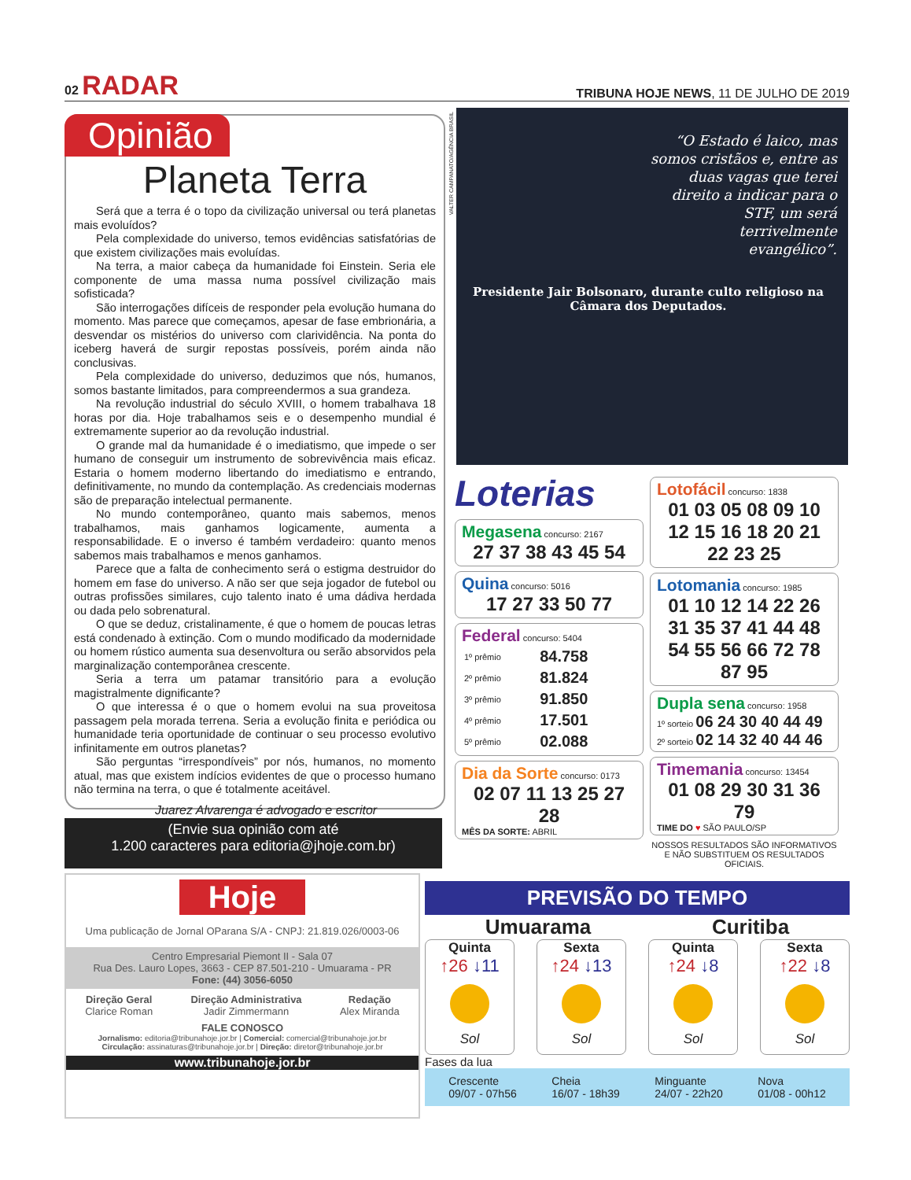02 RADAR TRIBUNA HOJE NEWS, 11 DE JULHO DE 2019
Opinião
Planeta Terra
Será que a terra é o topo da civilização universal ou terá planetas mais evoluídos?
Pela complexidade do universo, temos evidências satisfatórias de que existem civilizações mais evoluídas.
Na terra, a maior cabeça da humanidade foi Einstein. Seria ele componente de uma massa numa possível civilização mais sofisticada?
São interrogações difíceis de responder pela evolução humana do momento. Mas parece que começamos, apesar de fase embrionária, a desvendar os mistérios do universo com clarividência. Na ponta do iceberg haverá de surgir repostas possíveis, porém ainda não conclusivas.
Pela complexidade do universo, deduzimos que nós, humanos, somos bastante limitados, para compreendermos a sua grandeza.
Na revolução industrial do século XVIII, o homem trabalhava 18 horas por dia. Hoje trabalhamos seis e o desempenho mundial é extremamente superior ao da revolução industrial.
O grande mal da humanidade é o imediatismo, que impede o ser humano de conseguir um instrumento de sobrevivência mais eficaz. Estaria o homem moderno libertando do imediatismo e entrando, definitivamente, no mundo da contemplação. As credenciais modernas são de preparação intelectual permanente.
No mundo contemporâneo, quanto mais sabemos, menos trabalhamos, mais ganhamos logicamente, aumenta a responsabilidade. E o inverso é também verdadeiro: quanto menos sabemos mais trabalhamos e menos ganhamos.
Parece que a falta de conhecimento será o estigma destruidor do homem em fase do universo. A não ser que seja jogador de futebol ou outras profissões similares, cujo talento inato é uma dádiva herdada ou dada pelo sobrenatural.
O que se deduz, cristalinamente, é que o homem de poucas letras está condenado à extinção. Com o mundo modificado da modernidade ou homem rústico aumenta sua desenvoltura ou serão absorvidos pela marginalização contemporânea crescente.
Seria a terra um patamar transitório para a evolução magistralmente dignificante?
O que interessa é o que o homem evolui na sua proveitosa passagem pela morada terrena. Seria a evolução finita e periódica ou humanidade teria oportunidade de continuar o seu processo evolutivo infinitamente em outros planetas?
São perguntas “irrespondíveis” por nós, humanos, no momento atual, mas que existem indícios evidentes de que o processo humano não termina na terra, o que é totalmente aceitável.
Juarez Alvarenga é advogado e escritor
(Envie sua opinião com até
1.200 caracteres para editoria@jhoje.com.br)
VALTER CAMPANATO/AGÊNCIA BRASIL
“O Estado é laico, mas somos cristãos e, entre as duas vagas que terei direito a indicar para o STF, um será terrivelmente evangélico”.
Presidente Jair Bolsonaro, durante culto religioso na Câmara dos Deputados.
Loterias
Megasena concurso: 2167
27 37 38 43 45 54
Quina concurso: 5016
17 27 33 50 77
Federal concurso: 5404
| 1º prêmio | 84.758 |
| 2º prêmio | 81.824 |
| 3º prêmio | 91.850 |
| 4º prêmio | 17.501 |
| 5º prêmio | 02.088 |
Dia da Sorte concurso: 0173
02 07 11 13 25 27 28
MÊS DA SORTE: ABRIL
Lotofácil concurso: 1838
01 03 05 08 09 10 12 15 16 18 20 21 22 23 25
Lotomania concurso: 1985
01 10 12 14 22 26 31 35 37 41 44 48 54 55 56 66 72 78 87 95
Dupla sena concurso: 1958
1º sorteio 06 24 30 40 44 49
2º sorteio 02 14 32 40 44 46
Timemania concurso: 13454
01 08 29 30 31 36 79
TIME DO ♥ SÃO PAULO/SP
NOSSOS RESULTADOS SÃO INFORMATIVOS E NÃO SUBSTITUEM OS RESULTADOS OFICIAIS.
PREVISÃO DO TEMPO
Umuarama Curitiba
Quinta
↑26 ↓11
Sol
Sexta
↑24 ↓13
Sol
Quinta
↑24 ↓8
Sol
Sexta
↑22 ↓8
Sol
Fases da lua
Crescente
09/07 - 07h56 Cheia
16/07 - 18h39 Minguante
24/07 - 22h20 Nova
01/08 - 00h12
Hoje
Uma publicação de Jornal OParana S/A - CNPJ: 21.819.026/0003-06
Centro Empresarial Piemont II - Sala 07
Rua Des. Lauro Lopes, 3663 - CEP 87.501-210 - Umuarama - PR
Fone: (44) 3056-6050
Direção Geral
Clarice Roman Direção Administrativa
Jadir Zimmermann Redação
Alex Miranda
FALE CONOSCO
Jornalismo: editoria@tribunahoje.jor.br | Comercial: comercial@tribunahoje.jor.br
Circulação: assinaturas@tribunahoje.jor.br | Direção: diretor@tribunahoje.jor.br
www.tribunahoje.jor.br